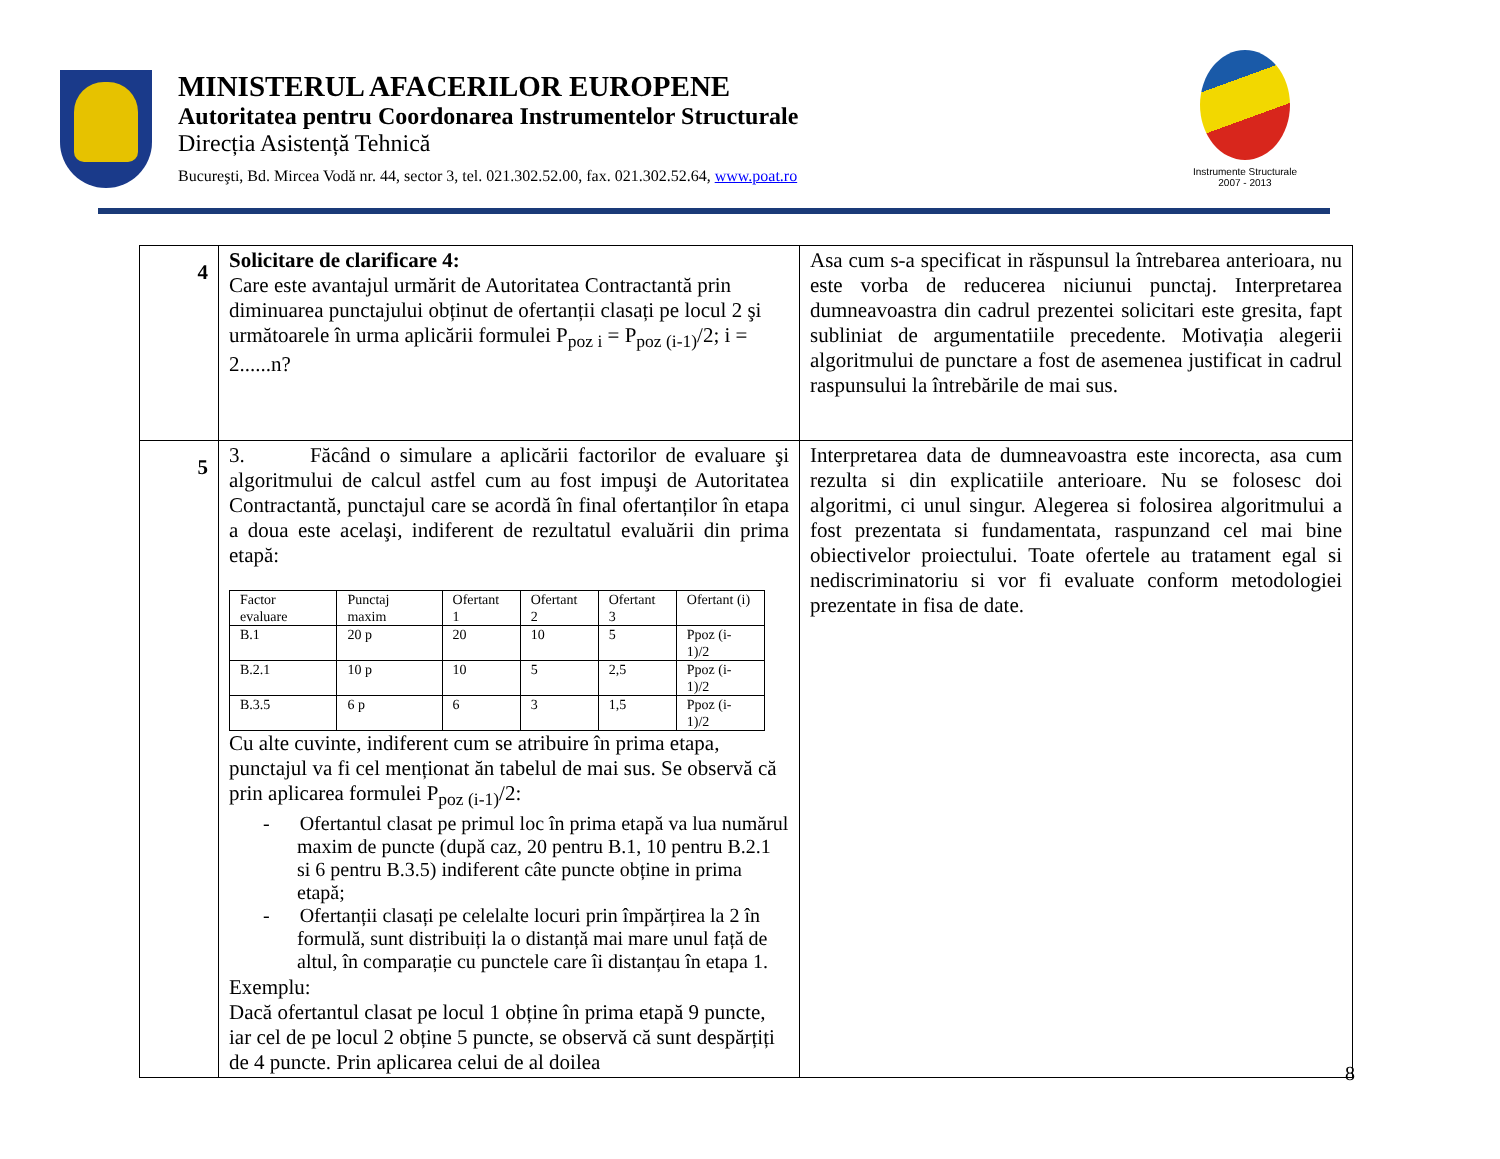MINISTERUL AFACERILOR EUROPENE
Autoritatea pentru Coordonarea Instrumentelor Structurale
Direcția Asistență Tehnică
Bucureşti, Bd. Mircea Vodă nr. 44, sector 3, tel. 021.302.52.00, fax. 021.302.52.64, www.poat.ro
Instrumente Structurale
2007 - 2013
| 4 | Solicitare de clarificare 4: Care este avantajul urmărit de Autoritatea Contractantă prin diminuarea punctajului obținut de ofertanții clasați pe locul 2 şi următoarele în urma aplicării formulei P<sub>poz i</sub> = P<sub>poz (i-1)</sub>/2; i = 2......n? | Asa cum s-a specificat in răspunsul la întrebarea anterioara, nu este vorba de reducerea niciunui punctaj. Interpretarea dumneavoastra din cadrul prezentei solicitari este gresita, fapt subliniat de argumentatiile precedente. Motivația alegerii algoritmului de punctare a fost de asemenea justificat in cadrul raspunsului la întrebările de mai sus. |
| 5 | 3. Făcând o simulare a aplicării factorilor de evaluare şi algoritmului de calcul astfel cum au fost impuşi de Autoritatea Contractantă, punctajul care se acordă în final ofertanților în etapa a doua este acelaşi, indiferent de rezultatul evaluării din prima etapă: / Factor evaluare / Punctaj maxim / Ofertant 1 / Ofertant 2 / Ofertant 3 / Ofertant (i) / / B.1 / 20 p / 20 / 10 / 5 / Ppoz (i-1)/2 / / B.2.1 / 10 p / 10 / 5 / 2,5 / Ppoz (i-1)/2 / / B.3.5 / 6 p / 6 / 3 / 1,5 / Ppoz (i-1)/2 / Cu alte cuvinte, indiferent cum se atribuire în prima etapa, punctajul va fi cel menționat ăn tabelul de mai sus. Se observă că prin aplicarea formulei P<sub>poz (i-1)</sub>/2: - Ofertantul clasat pe primul loc în prima etapă va lua numărul maxim de puncte (după caz, 20 pentru B.1, 10 pentru B.2.1 si 6 pentru B.3.5) indiferent câte puncte obține in prima etapă; - Ofertanții clasați pe celelalte locuri prin împărțirea la 2 în formulă, sunt distribuiți la o distanță mai mare unul față de altul, în comparație cu punctele care îi distanțau în etapa 1. Exemplu: Dacă ofertantul clasat pe locul 1 obține în prima etapă 9 puncte, iar cel de pe locul 2 obține 5 puncte, se observă că sunt despărțiți de 4 puncte. Prin aplicarea celui de al doilea | Interpretarea data de dumneavoastra este incorecta, asa cum rezulta si din explicatiile anterioare. Nu se folosesc doi algoritmi, ci unul singur. Alegerea si folosirea algoritmului a fost prezentata si fundamentata, raspunzand cel mai bine obiectivelor proiectului. Toate ofertele au tratament egal si nediscriminatoriu si vor fi evaluate conform metodologiei prezentate in fisa de date. |
8